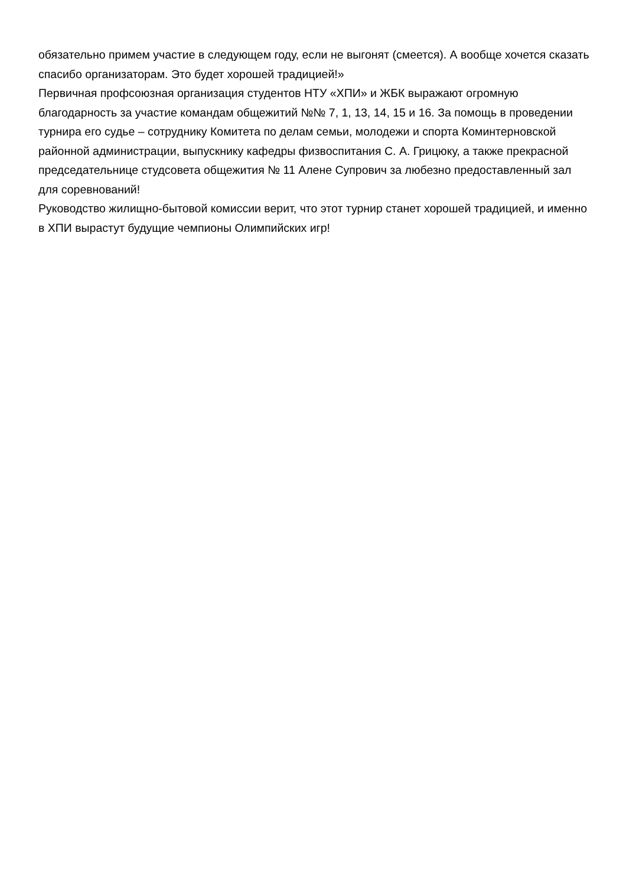обязательно примем участие в следующем году, если не выгонят (смеется). А вообще хочется сказать спасибо организаторам. Это будет хорошей традицией!»
Первичная профсоюзная организация студентов НТУ «ХПИ» и ЖБК выражают огромную благодарность за участие командам общежитий №№ 7, 1, 13, 14, 15 и 16. За помощь в проведении турнира его судье – сотруднику Комитета по делам семьи, молодежи и спорта Коминтерновской районной администрации, выпускнику кафедры физвоспитания С. А. Грицюку, а также прекрасной председательнице студсовета общежития № 11 Алене Супрович за любезно предоставленный зал для соревнований!
Руководство жилищно-бытовой комиссии верит, что этот турнир станет хорошей традицией, и именно в ХПИ вырастут будущие чемпионы Олимпийских игр!